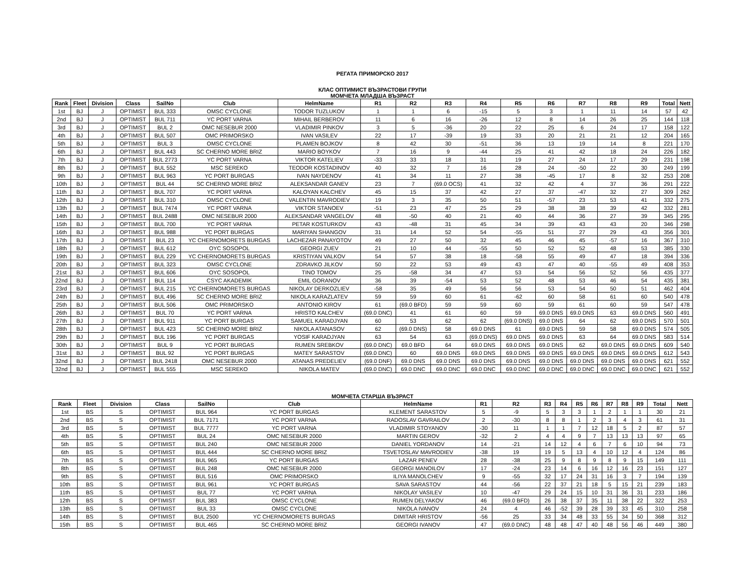РЕГАТА ПРИМОРСКО 2017
КЛАС ОПТИМИСТ ВЪЗРАСТОВИ ГРУПИ
МОМЧЕТА МЛАДША ВЪЗРАСТ
| Rank | Fleet | Division | Class | SailNo | Club | HelmName | R1 | R2 | R3 | R4 | R5 | R6 | R7 | R8 | R9 | Total | Nett |
| --- | --- | --- | --- | --- | --- | --- | --- | --- | --- | --- | --- | --- | --- | --- | --- | --- | --- |
| 1st | BJ | J | OPTIMIST | BUL 333 | OMSC CYCLONE | TODOR TUZLUKOV | 1 | 1 | 6 | -15 | 5 | 3 | 1 | 11 | 14 | 57 | 42 |
| 2nd | BJ | J | OPTIMIST | BUL 711 | YC PORT VARNA | MIHAIL BERBEROV | 11 | 6 | 16 | -26 | 12 | 8 | 14 | 26 | 25 | 144 | 118 |
| 3rd | BJ | J | OPTIMIST | BUL 2 | OMC NESEBUR 2000 | VLADIMIR PINKOV | 3 | 5 | -36 | 20 | 22 | 25 | 6 | 24 | 17 | 158 | 122 |
| 4th | BJ | J | OPTIMIST | BUL 507 | OMC PRIMORSKO | IVAN VASILEV | 22 | 17 | -39 | 19 | 33 | 20 | 21 | 21 | 12 | 204 | 165 |
| 5th | BJ | J | OPTIMIST | BUL 3 | OMSC CYCLONE | PLAMEN BOJKOV | 8 | 42 | 30 | -51 | 36 | 13 | 19 | 14 | 8 | 221 | 170 |
| 6th | BJ | J | OPTIMIST | BUL 443 | SC CHERNO MORE BRIZ | MARIO BOYKOV | 7 | 16 | 9 | -44 | 25 | 41 | 42 | 18 | 24 | 226 | 182 |
| 7th | BJ | J | OPTIMIST | BUL 2773 | YC PORT VARNA | VIKTOR KATELIEV | -33 | 33 | 18 | 31 | 19 | 27 | 24 | 17 | 29 | 231 | 198 |
| 8th | BJ | J | OPTIMIST | BUL 552 | MSC SEREKO | TEODOR KOSTADINOV | 40 | 32 | 7 | 16 | 28 | 24 | -50 | 22 | 30 | 249 | 199 |
| 9th | BJ | J | OPTIMIST | BUL 963 | YC PORT BURGAS | IVAN NAYDENOV | 41 | 34 | 11 | 27 | 38 | -45 | 17 | 8 | 32 | 253 | 208 |
| 10th | BJ | J | OPTIMIST | BUL 44 | SC CHERNO MORE BRIZ | ALEKSANDAR GANEV | 23 | 7 | (69.0 OCS) | 41 | 32 | 42 | 4 | 37 | 36 | 291 | 222 |
| 11th | BJ | J | OPTIMIST | BUL 707 | YC PORT VARNA | KALOYAN KALCHEV | 45 | 15 | 37 | 42 | 27 | 37 | -47 | 32 | 27 | 309 | 262 |
| 12th | BJ | J | OPTIMIST | BUL 310 | OMSC CYCLONE | VALENTIN MAVRODIEV | 19 | 3 | 35 | 50 | 51 | -57 | 23 | 53 | 41 | 332 | 275 |
| 13th | BJ | J | OPTIMIST | BUL 7474 | YC PORT VARNA | VIKTOR STANOEV | -51 | 23 | 47 | 25 | 29 | 38 | 38 | 39 | 42 | 332 | 281 |
| 14th | BJ | J | OPTIMIST | BUL 2488 | OMC NESEBUR 2000 | ALEKSANDAR VANGELOV | 48 | -50 | 40 | 21 | 40 | 44 | 36 | 27 | 39 | 345 | 295 |
| 15th | BJ | J | OPTIMIST | BUL 700 | YC PORT VARNA | PETAR KOSTURKOV | 43 | -48 | 31 | 45 | 34 | 39 | 43 | 43 | 20 | 346 | 298 |
| 16th | BJ | J | OPTIMIST | BUL 988 | YC PORT BURGAS | MARIYAN SHANGOV | 31 | 14 | 52 | 54 | -55 | 51 | 27 | 29 | 43 | 356 | 301 |
| 17th | BJ | J | OPTIMIST | BUL 23 | YC CHERNOMORETS BURGAS | LACHEZAR PANAYOTOV | 49 | 27 | 50 | 32 | 45 | 46 | 45 | -57 | 16 | 367 | 310 |
| 18th | BJ | J | OPTIMIST | BUL 612 | OYC SOSOPOL | GEORGI ZUEV | 21 | 10 | 44 | -55 | 50 | 52 | 52 | 48 | 53 | 385 | 330 |
| 19th | BJ | J | OPTIMIST | BUL 229 | YC CHERNOMORETS BURGAS | KRISTIYAN VALKOV | 54 | 57 | 38 | 18 | -58 | 55 | 49 | 47 | 18 | 394 | 336 |
| 20th | BJ | J | OPTIMIST | BUL 323 | OMSC CYCLONE | ZDRAVKO JILKOV | 50 | 22 | 53 | 49 | 43 | 47 | 40 | -55 | 49 | 408 | 353 |
| 21st | BJ | J | OPTIMIST | BUL 606 | OYC SOSOPOL | TINO TOMOV | 25 | -58 | 34 | 47 | 53 | 54 | 56 | 52 | 56 | 435 | 377 |
| 22nd | BJ | J | OPTIMIST | BUL 114 | CSYC AKADEMIK | EMIL GORANOV | 36 | 39 | -54 | 53 | 52 | 48 | 53 | 46 | 54 | 435 | 381 |
| 23rd | BJ | J | OPTIMIST | BUL 215 | YC CHERNOMORETS BURGAS | NIKOLAY DERKOZLIEV | -58 | 35 | 49 | 56 | 56 | 53 | 54 | 50 | 51 | 462 | 404 |
| 24th | BJ | J | OPTIMIST | BUL 496 | SC CHERNO MORE BRIZ | NIKOLA KARAZLATEV | 59 | 59 | 60 | 61 | -62 | 60 | 58 | 61 | 60 | 540 | 478 |
| 25th | BJ | J | OPTIMIST | BUL 506 | OMC PRIMORSKO | ANTONIO KIROV | 61 | (69.0 BFD) | 59 | 59 | 60 | 59 | 61 | 60 | 59 | 547 | 478 |
| 26th | BJ | J | OPTIMIST | BUL 70 | YC PORT VARNA | HRISTO KALCHEV | (69.0 DNC) | 41 | 61 | 60 | 59 | 69.0 DNS | 69.0 DNS | 63 | 69.0 DNS | 560 | 491 |
| 27th | BJ | J | OPTIMIST | BUL 911 | YC PORT BURGAS | SAMUEL KARADJYAN | 60 | 53 | 62 | 62 | (69.0 DNS) | 69.0 DNS | 64 | 62 | 69.0 DNS | 570 | 501 |
| 28th | BJ | J | OPTIMIST | BUL 423 | SC CHERNO MORE BRIZ | NIKOLA ATANASOV | 62 | (69.0 DNS) | 58 | 69.0 DNS | 61 | 69.0 DNS | 59 | 58 | 69.0 DNS | 574 | 505 |
| 29th | BJ | J | OPTIMIST | BUL 196 | YC PORT BURGAS | YOSIF KARADJYAN | 63 | 54 | 63 | (69.0 DNS) | 69.0 DNS | 69.0 DNS | 63 | 64 | 69.0 DNS | 583 | 514 |
| 30th | BJ | J | OPTIMIST | BUL 9 | YC PORT BURGAS | RUMEN SREBKOV | (69.0 DNC) | 69.0 BFD | 64 | 69.0 DNS | 69.0 DNS | 69.0 DNS | 62 | 69.0 DNS | 69.0 DNS | 609 | 540 |
| 31st | BJ | J | OPTIMIST | BUL 92 | YC PORT BURGAS | MATEY SARASTOV | (69.0 DNC) | 60 | 69.0 DNS | 69.0 DNS | 69.0 DNS | 69.0 DNS | 69.0 DNS | 69.0 DNS | 69.0 DNS | 612 | 543 |
| 32nd | BJ | J | OPTIMIST | BUL 2418 | OMC NESEBUR 2000 | ATANAS PREDELIEV | (69.0 DNF) | 69.0 DNS | 69.0 DNS | 69.0 DNS | 69.0 DNS | 69.0 DNS | 69.0 DNS | 69.0 DNS | 69.0 DNS | 621 | 552 |
| 32nd | BJ | J | OPTIMIST | BUL 555 | MSC SEREKO | NIKOLA MATEV | (69.0 DNC) | 69.0 DNC | 69.0 DNC | 69.0 DNC | 69.0 DNC | 69.0 DNC | 69.0 DNC | 69.0 DNC | 69.0 DNC | 621 | 552 |
МОМЧЕТА СТАРША ВЪЗРАСТ
| Rank | Fleet | Division | Class | SailNo | Club | HelmName | R1 | R2 | R3 | R4 | R5 | R6 | R7 | R8 | R9 | Total | Nett |
| --- | --- | --- | --- | --- | --- | --- | --- | --- | --- | --- | --- | --- | --- | --- | --- | --- | --- |
| 1st | BS | S | OPTIMIST | BUL 964 | YC PORT BURGAS | KLEMENT SARASTOV | 5 | -9 | 5 | 3 | 3 | 1 | 2 | 1 | 1 | 30 | 21 |
| 2nd | BS | S | OPTIMIST | BUL 7171 | YC PORT VARNA | RADOSLAV GAVRAILOV | 2 | -30 | 8 | 8 | 1 | 2 | 3 | 4 | 3 | 61 | 31 |
| 3rd | BS | S | OPTIMIST | BUL 7777 | YC PORT VARNA | VLADIMIR STOYANOV | -30 | 11 | 1 | 1 | 7 | 12 | 18 | 5 | 2 | 87 | 57 |
| 4th | BS | S | OPTIMIST | BUL 24 | OMC NESEBUR 2000 | MARTIN GEROV | -32 | 2 | 4 | 4 | 9 | 7 | 13 | 13 | 13 | 97 | 65 |
| 5th | BS | S | OPTIMIST | BUL 240 | OMC NESEBUR 2000 | DANIEL YORDANOV | 14 | -21 | 14 | 12 | 4 | 6 | 7 | 6 | 10 | 94 | 73 |
| 6th | BS | S | OPTIMIST | BUL 444 | SC CHERNO MORE BRIZ | TSVETOSLAV MAVRODIEV | -38 | 19 | 19 | 5 | 13 | 4 | 10 | 12 | 4 | 124 | 86 |
| 7th | BS | S | OPTIMIST | BUL 965 | YC PORT BURGAS | LAZAR PENEV | 28 | -38 | 25 | 9 | 8 | 9 | 8 | 9 | 15 | 149 | 111 |
| 8th | BS | S | OPTIMIST | BUL 248 | OMC NESEBUR 2000 | GEORGI MANOILOV | 17 | -24 | 23 | 14 | 6 | 16 | 12 | 16 | 23 | 151 | 127 |
| 9th | BS | S | OPTIMIST | BUL 516 | OMC PRIMORSKO | ILIYA MANOLCHEV | 9 | -55 | 32 | 17 | 24 | 31 | 16 | 3 | 7 | 194 | 139 |
| 10th | BS | S | OPTIMIST | BUL 961 | YC PORT BURGAS | SAVA SARASTOV | 44 | -56 | 22 | 37 | 21 | 18 | 5 | 15 | 21 | 239 | 183 |
| 11th | BS | S | OPTIMIST | BUL 77 | YC PORT VARNA | NIKOLAY VASILEV | 10 | -47 | 29 | 24 | 15 | 10 | 31 | 36 | 31 | 233 | 186 |
| 12th | BS | S | OPTIMIST | BUL 383 | OMSC CYCLONE | RUMEN DELYAKOV | 46 | (69.0 BFD) | 26 | 38 | 37 | 35 | 11 | 38 | 22 | 322 | 253 |
| 13th | BS | S | OPTIMIST | BUL 33 | OMSC CYCLONE | NIKOLA IVANOV | 24 | 4 | 46 | -52 | 39 | 28 | 39 | 33 | 45 | 310 | 258 |
| 14th | BS | S | OPTIMIST | BUL 2500 | YC CHERNOMORETS BURGAS | DIMITAR HRISTOV | -56 | 25 | 33 | 34 | 48 | 33 | 55 | 34 | 50 | 368 | 312 |
| 15th | BS | S | OPTIMIST | BUL 465 | SC CHERNO MORE BRIZ | GEORGI IVANOV | 47 | (69.0 DNC) | 48 | 48 | 47 | 40 | 48 | 56 | 46 | 449 | 380 |